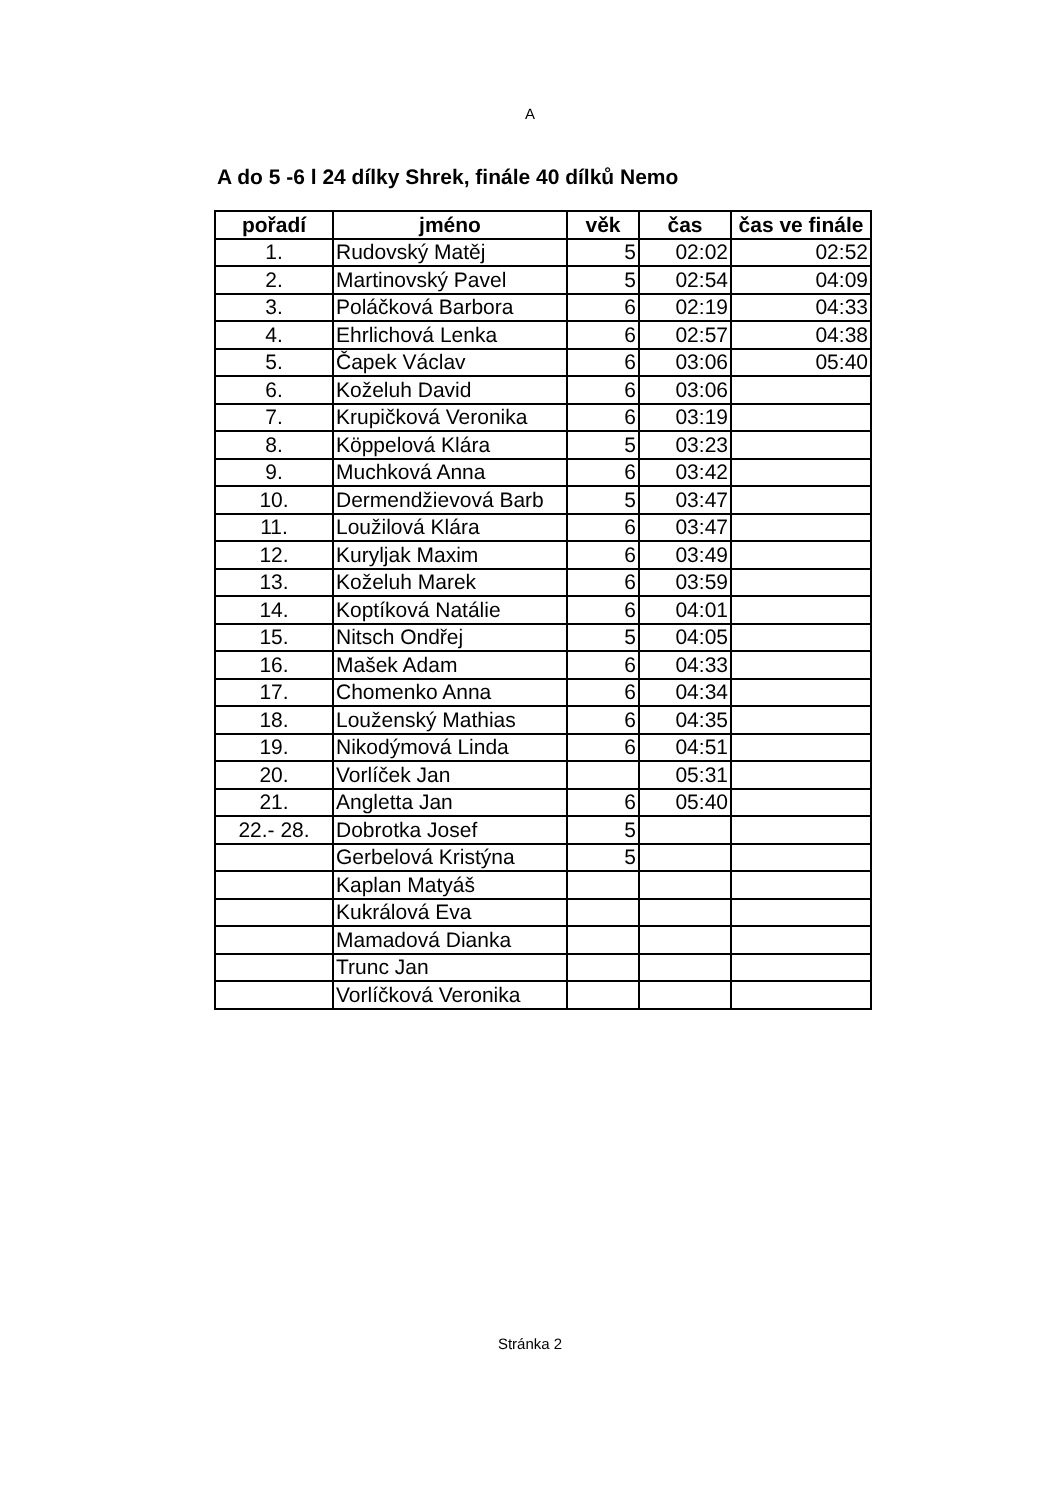A
A do 5 -6 l 24 dílky Shrek, finále 40 dílků Nemo
| pořadí | jméno | věk | čas | čas ve finále |
| --- | --- | --- | --- | --- |
| 1. | Rudovský Matěj | 5 | 02:02 | 02:52 |
| 2. | Martinovský Pavel | 5 | 02:54 | 04:09 |
| 3. | Poláčková Barbora | 6 | 02:19 | 04:33 |
| 4. | Ehrlichová Lenka | 6 | 02:57 | 04:38 |
| 5. | Čapek Václav | 6 | 03:06 | 05:40 |
| 6. | Koželuh David | 6 | 03:06 | |
| 7. | Krupičková Veronika | 6 | 03:19 | |
| 8. | Köppelová Klára | 5 | 03:23 | |
| 9. | Muchková Anna | 6 | 03:42 | |
| 10. | Dermendžievová Barb | 5 | 03:47 | |
| 11. | Loužilová Klára | 6 | 03:47 | |
| 12. | Kuryljak Maxim | 6 | 03:49 | |
| 13. | Koželuh Marek | 6 | 03:59 | |
| 14. | Koptíková Natálie | 6 | 04:01 | |
| 15. | Nitsch Ondřej | 5 | 04:05 | |
| 16. | Mašek Adam | 6 | 04:33 | |
| 17. | Chomenko Anna | 6 | 04:34 | |
| 18. | Louženský Mathias | 6 | 04:35 | |
| 19. | Nikodýmová Linda | 6 | 04:51 | |
| 20. | Vorlíček Jan | | 05:31 | |
| 21. | Angletta Jan | 6 | 05:40 | |
| 22.- 28. | Dobrotka Josef | 5 | | |
| | Gerbelová Kristýna | 5 | | |
| | Kaplan Matyáš | | | |
| | Kukrálová Eva | | | |
| | Mamadová Dianka | | | |
| | Trunc Jan | | | |
| | Vorlíčková Veronika | | | |
Stránka 2